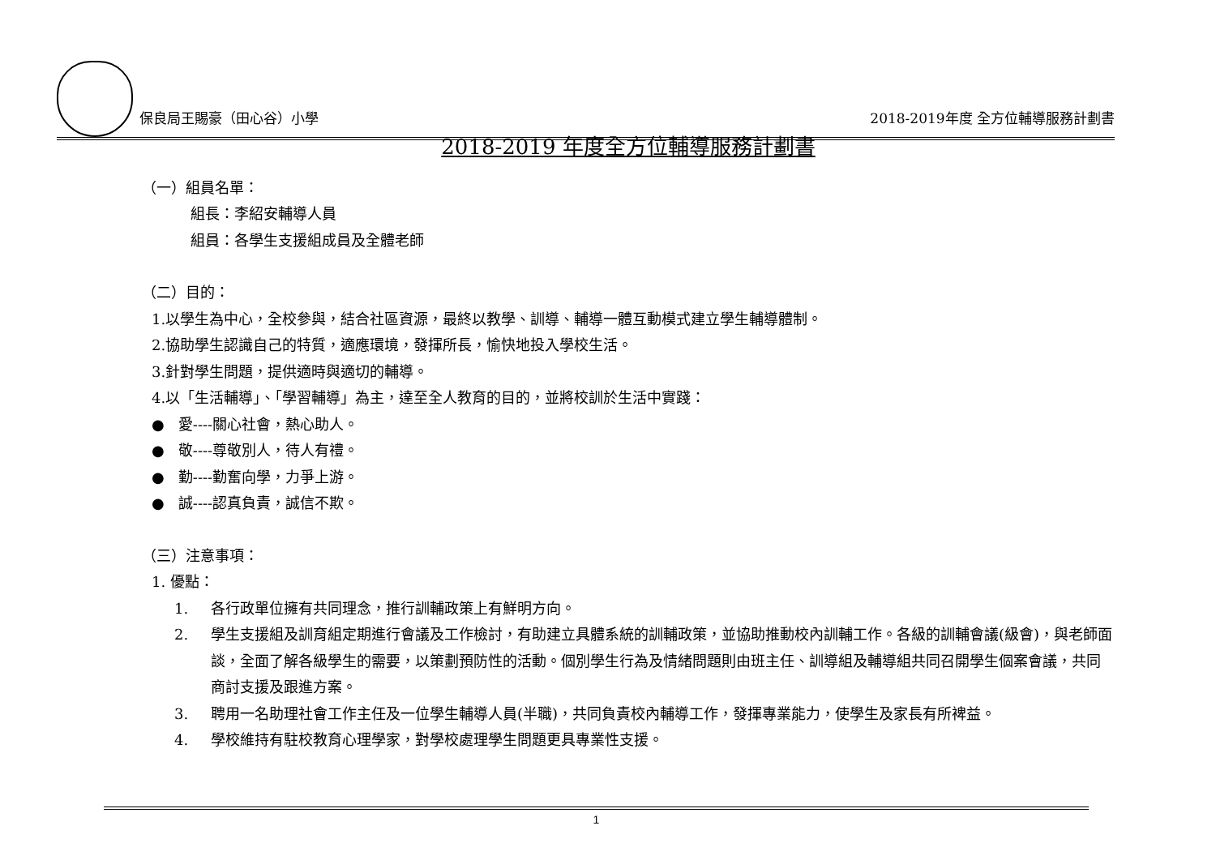保良局王賜豪（田心谷）小學
2018-2019年度 全方位輔導服務計劃書
2018-2019 年度全方位輔導服務計劃書
（一）組員名單：
組長：李紹安輔導人員
組員：各學生支援組成員及全體老師
（二）目的：
1.以學生為中心，全校參與，結合社區資源，最終以教學、訓導、輔導一體互動模式建立學生輔導體制。
2.協助學生認識自己的特質，適應環境，發揮所長，愉快地投入學校生活。
3.針對學生問題，提供適時與適切的輔導。
4.以「生活輔導」、「學習輔導」為主，達至全人教育的目的，並將校訓於生活中實踐：
● 愛----關心社會，熱心助人。
● 敬----尊敬別人，待人有禮。
● 勤----勤奮向學，力爭上游。
● 誠----認真負責，誠信不欺。
（三）注意事項：
1. 優點：
1. 各行政單位擁有共同理念，推行訓輔政策上有鮮明方向。
2. 學生支援組及訓育組定期進行會議及工作檢討，有助建立具體系統的訓輔政策，並協助推動校內訓輔工作。各級的訓輔會議(級會)，與老師面談，全面了解各級學生的需要，以策劃預防性的活動。個別學生行為及情緒問題則由班主任、訓導組及輔導組共同召開學生個案會議，共同商討支援及跟進方案。
3. 聘用一名助理社會工作主任及一位學生輔導人員(半職)，共同負責校內輔導工作，發揮專業能力，使學生及家長有所裨益。
4. 學校維持有駐校教育心理學家，對學校處理學生問題更具專業性支援。
1